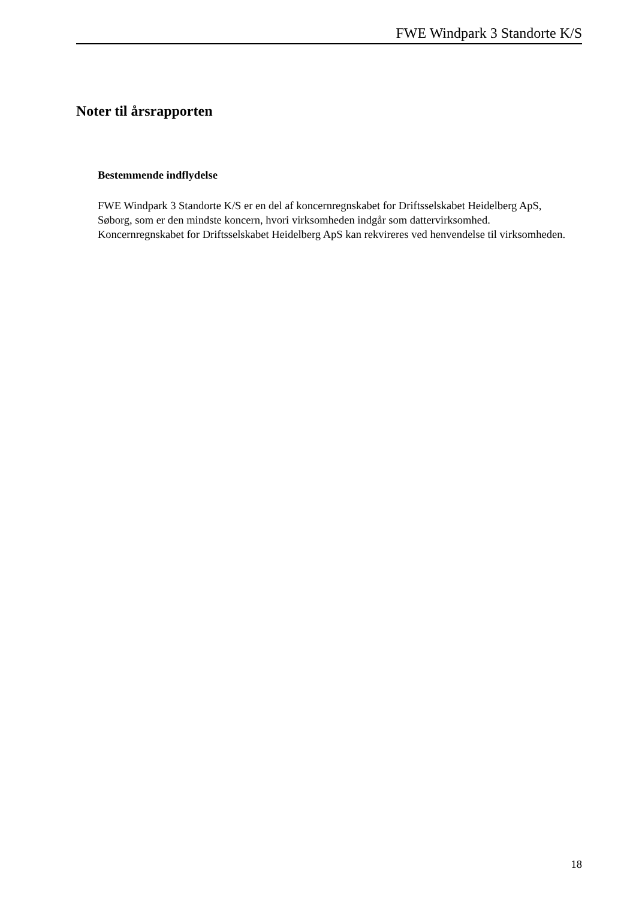FWE Windpark 3 Standorte K/S
Noter til årsrapporten
Bestemmende indflydelse
FWE Windpark 3 Standorte K/S er en del af koncernregnskabet for Driftsselskabet Heidelberg ApS, Søborg, som er den mindste koncern, hvori virksomheden indgår som dattervirksomhed.
Koncernregnskabet for Driftsselskabet Heidelberg ApS kan rekvireres ved henvendelse til virksomheden.
18